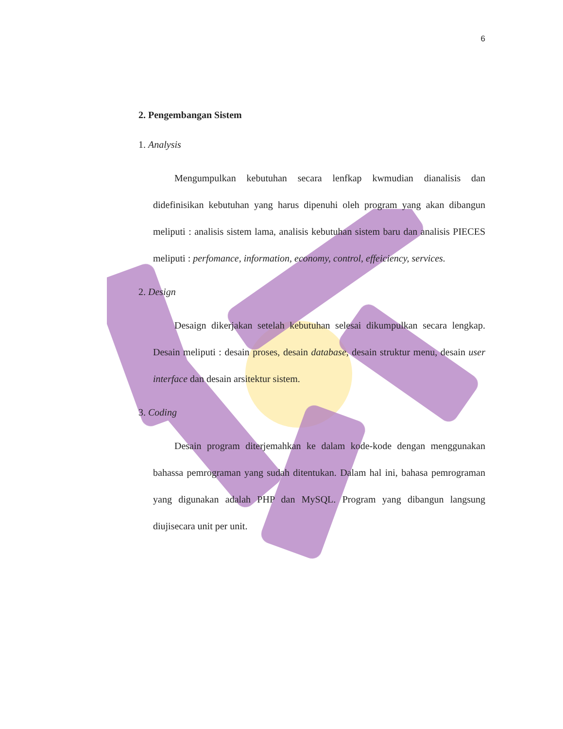6
2. Pengembangan Sistem
1. Analysis
Mengumpulkan kebutuhan secara lenfkap kwmudian dianalisis dan didefinisikan kebutuhan yang harus dipenuhi oleh program yang akan dibangun meliputi : analisis sistem lama, analisis kebutuhan sistem baru dan analisis PIECES meliputi : perfomance, information, economy, control, effeiciency, services.
2. Design
Desaign dikerjakan setelah kebutuhan selesai dikumpulkan secara lengkap. Desain meliputi : desain proses, desain database, desain struktur menu, desain user interface dan desain arsitektur sistem.
3. Coding
Desain program diterjemahkan ke dalam kode-kode dengan menggunakan bahassa pemrograman yang sudah ditentukan. Dalam hal ini, bahasa pemrograman yang digunakan adalah PHP dan MySQL. Program yang dibangun langsung diujisecara unit per unit.